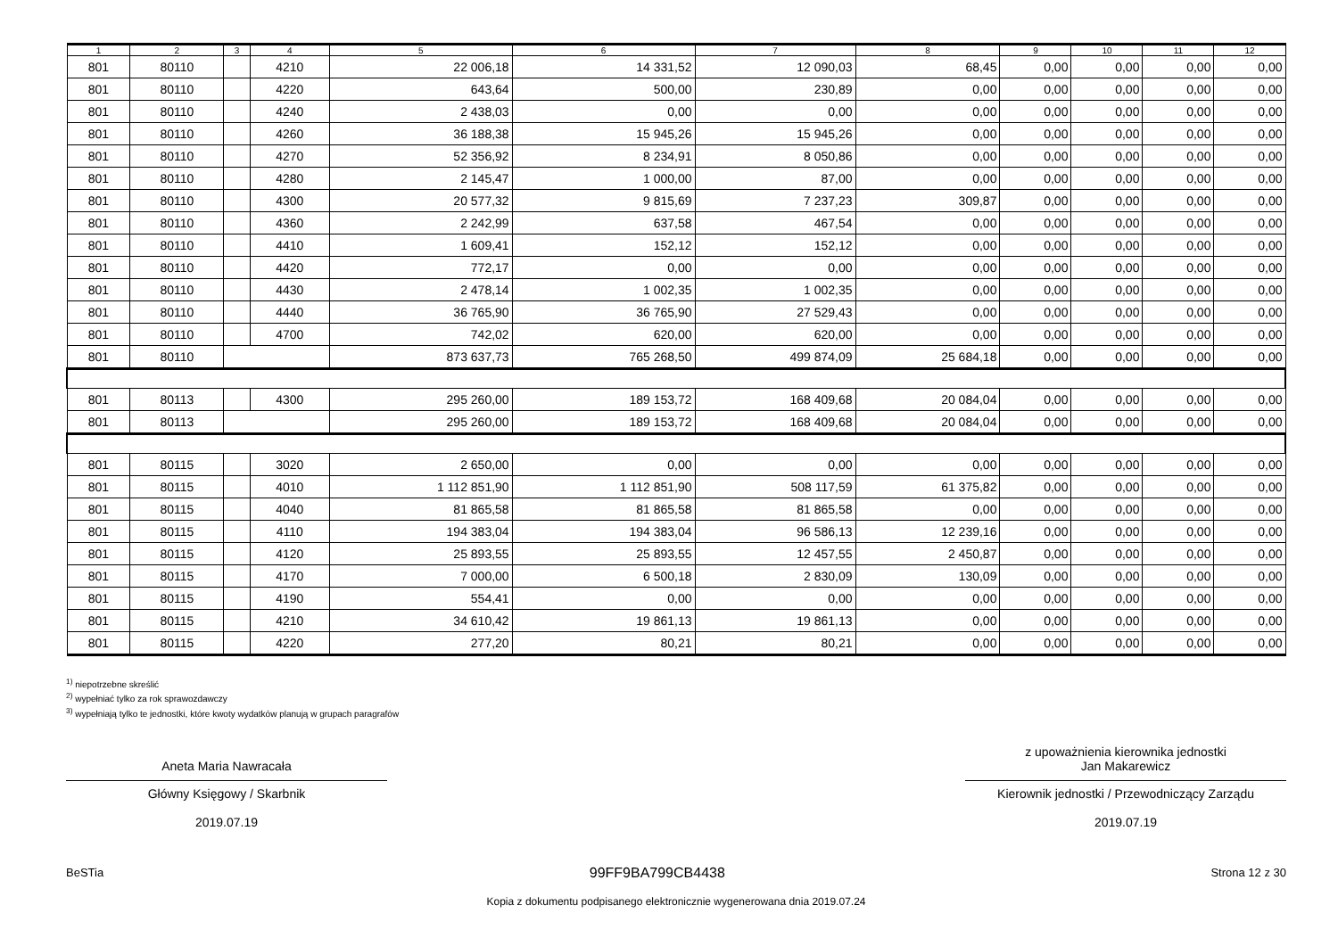| 1 | 2 | 3 | 4 | 5 | 6 | 7 | 8 | 9 | 10 | 11 | 12 |
| --- | --- | --- | --- | --- | --- | --- | --- | --- | --- | --- | --- |
| 801 | 80110 | | 4210 | 22 006,18 | 14 331,52 | 12 090,03 | 68,45 | 0,00 | 0,00 | 0,00 | 0,00 |
| 801 | 80110 | | 4220 | 643,64 | 500,00 | 230,89 | 0,00 | 0,00 | 0,00 | 0,00 | 0,00 |
| 801 | 80110 | | 4240 | 2 438,03 | 0,00 | 0,00 | 0,00 | 0,00 | 0,00 | 0,00 | 0,00 |
| 801 | 80110 | | 4260 | 36 188,38 | 15 945,26 | 15 945,26 | 0,00 | 0,00 | 0,00 | 0,00 | 0,00 |
| 801 | 80110 | | 4270 | 52 356,92 | 8 234,91 | 8 050,86 | 0,00 | 0,00 | 0,00 | 0,00 | 0,00 |
| 801 | 80110 | | 4280 | 2 145,47 | 1 000,00 | 87,00 | 0,00 | 0,00 | 0,00 | 0,00 | 0,00 |
| 801 | 80110 | | 4300 | 20 577,32 | 9 815,69 | 7 237,23 | 309,87 | 0,00 | 0,00 | 0,00 | 0,00 |
| 801 | 80110 | | 4360 | 2 242,99 | 637,58 | 467,54 | 0,00 | 0,00 | 0,00 | 0,00 | 0,00 |
| 801 | 80110 | | 4410 | 1 609,41 | 152,12 | 152,12 | 0,00 | 0,00 | 0,00 | 0,00 | 0,00 |
| 801 | 80110 | | 4420 | 772,17 | 0,00 | 0,00 | 0,00 | 0,00 | 0,00 | 0,00 | 0,00 |
| 801 | 80110 | | 4430 | 2 478,14 | 1 002,35 | 1 002,35 | 0,00 | 0,00 | 0,00 | 0,00 | 0,00 |
| 801 | 80110 | | 4440 | 36 765,90 | 36 765,90 | 27 529,43 | 0,00 | 0,00 | 0,00 | 0,00 | 0,00 |
| 801 | 80110 | | 4700 | 742,02 | 620,00 | 620,00 | 0,00 | 0,00 | 0,00 | 0,00 | 0,00 |
| 801 | 80110 | | | 873 637,73 | 765 268,50 | 499 874,09 | 25 684,18 | 0,00 | 0,00 | 0,00 | 0,00 |
| 801 | 80113 | | 4300 | 295 260,00 | 189 153,72 | 168 409,68 | 20 084,04 | 0,00 | 0,00 | 0,00 | 0,00 |
| 801 | 80113 | | | 295 260,00 | 189 153,72 | 168 409,68 | 20 084,04 | 0,00 | 0,00 | 0,00 | 0,00 |
| 801 | 80115 | | 3020 | 2 650,00 | 0,00 | 0,00 | 0,00 | 0,00 | 0,00 | 0,00 | 0,00 |
| 801 | 80115 | | 4010 | 1 112 851,90 | 1 112 851,90 | 508 117,59 | 61 375,82 | 0,00 | 0,00 | 0,00 | 0,00 |
| 801 | 80115 | | 4040 | 81 865,58 | 81 865,58 | 81 865,58 | 0,00 | 0,00 | 0,00 | 0,00 | 0,00 |
| 801 | 80115 | | 4110 | 194 383,04 | 194 383,04 | 96 586,13 | 12 239,16 | 0,00 | 0,00 | 0,00 | 0,00 |
| 801 | 80115 | | 4120 | 25 893,55 | 25 893,55 | 12 457,55 | 2 450,87 | 0,00 | 0,00 | 0,00 | 0,00 |
| 801 | 80115 | | 4170 | 7 000,00 | 6 500,18 | 2 830,09 | 130,09 | 0,00 | 0,00 | 0,00 | 0,00 |
| 801 | 80115 | | 4190 | 554,41 | 0,00 | 0,00 | 0,00 | 0,00 | 0,00 | 0,00 | 0,00 |
| 801 | 80115 | | 4210 | 34 610,42 | 19 861,13 | 19 861,13 | 0,00 | 0,00 | 0,00 | 0,00 | 0,00 |
| 801 | 80115 | | 4220 | 277,20 | 80,21 | 80,21 | 0,00 | 0,00 | 0,00 | 0,00 | 0,00 |
<sup>1)</sup> niepotrzebne skreślić
<sup>2)</sup> wypełniać tylko za rok sprawozdawczy
<sup>3)</sup> wypełniają tylko te jednostki, które kwoty wydatków planują w grupach paragrafów
Aneta Maria Nawracała
Główny Księgowy / Skarbnik
2019.07.19
z upoważnienia kierownika jednostki
Jan Makarewicz
Kierownik jednostki / Przewodniczący Zarządu
2019.07.19
BeSTia 99FF9BA799CB4438 Strona 12 z 30
Kopia z dokumentu podpisanego elektronicznie wygenerowana dnia 2019.07.24